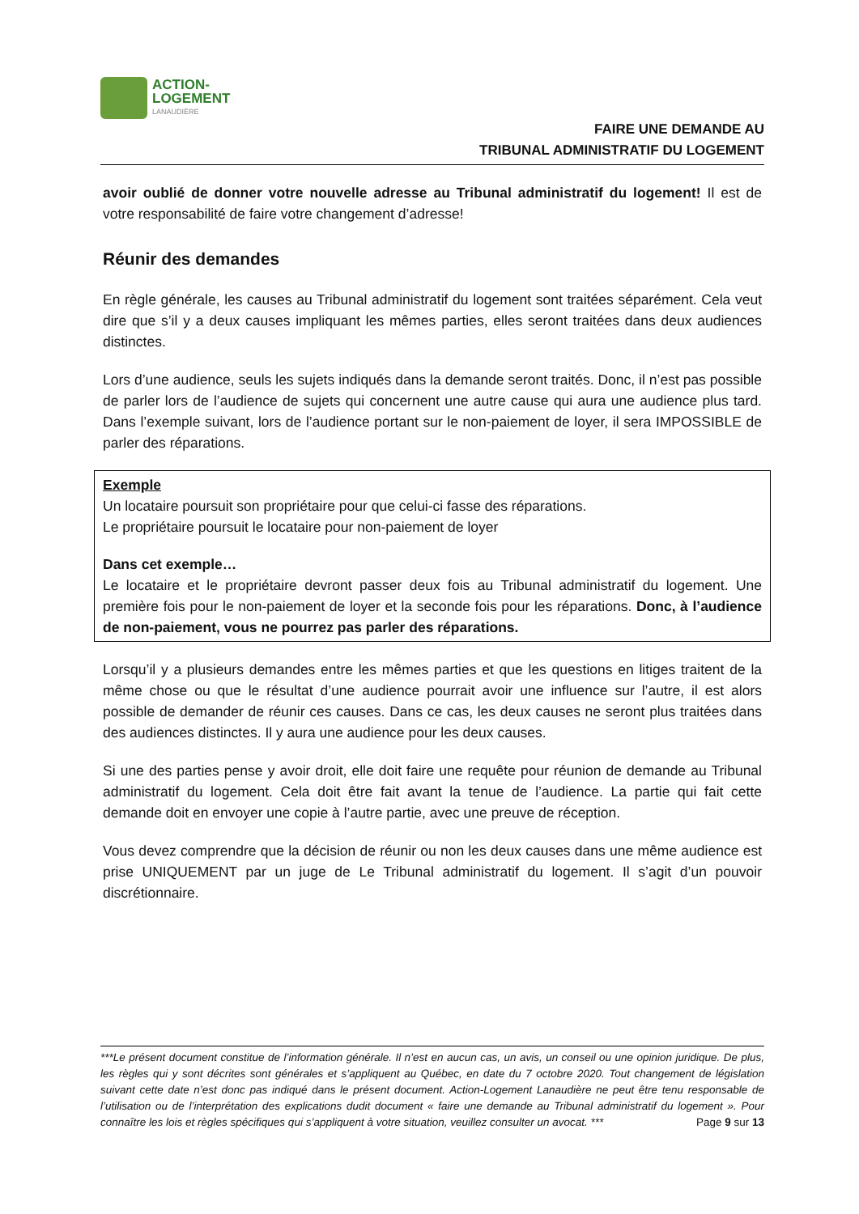ACTION-
LOGEMENT
LANAUDIÈRE
FAIRE UNE DEMANDE AU
TRIBUNAL ADMINISTRATIF DU LOGEMENT
avoir oublié de donner votre nouvelle adresse au Tribunal administratif du logement! Il est de votre responsabilité de faire votre changement d’adresse!
Réunir des demandes
En règle générale, les causes au Tribunal administratif du logement sont traitées séparément. Cela veut dire que s’il y a deux causes impliquant les mêmes parties, elles seront traitées dans deux audiences distinctes.
Lors d’une audience, seuls les sujets indiqués dans la demande seront traités. Donc, il n’est pas possible de parler lors de l’audience de sujets qui concernent une autre cause qui aura une audience plus tard. Dans l’exemple suivant, lors de l’audience portant sur le non-paiement de loyer, il sera IMPOSSIBLE de parler des réparations.
Exemple
Un locataire poursuit son propriétaire pour que celui-ci fasse des réparations.
Le propriétaire poursuit le locataire pour non-paiement de loyer
Dans cet exemple…
Le locataire et le propriétaire devront passer deux fois au Tribunal administratif du logement. Une première fois pour le non-paiement de loyer et la seconde fois pour les réparations. Donc, à l’audience de non-paiement, vous ne pourrez pas parler des réparations.
Lorsqu’il y a plusieurs demandes entre les mêmes parties et que les questions en litiges traitent de la même chose ou que le résultat d’une audience pourrait avoir une influence sur l’autre, il est alors possible de demander de réunir ces causes. Dans ce cas, les deux causes ne seront plus traitées dans des audiences distinctes. Il y aura une audience pour les deux causes.
Si une des parties pense y avoir droit, elle doit faire une requête pour réunion de demande au Tribunal administratif du logement. Cela doit être fait avant la tenue de l’audience. La partie qui fait cette demande doit en envoyer une copie à l’autre partie, avec une preuve de réception.
Vous devez comprendre que la décision de réunir ou non les deux causes dans une même audience est prise UNIQUEMENT par un juge de Le Tribunal administratif du logement. Il s’agit d’un pouvoir discrétionnaire.
***Le présent document constitue de l’information générale. Il n’est en aucun cas, un avis, un conseil ou une opinion juridique. De plus, les règles qui y sont décrites sont générales et s’appliquent au Québec, en date du 7 octobre 2020. Tout changement de législation suivant cette date n’est donc pas indiqué dans le présent document. Action-Logement Lanaudière ne peut être tenu responsable de l’utilisation ou de l’interprétation des explications dudit document « faire une demande au Tribunal administratif du logement ». Pour connaître les lois et règles spécifiques qui s’appliquent à votre situation, veuillez consulter un avocat. *** Page 9 sur 13